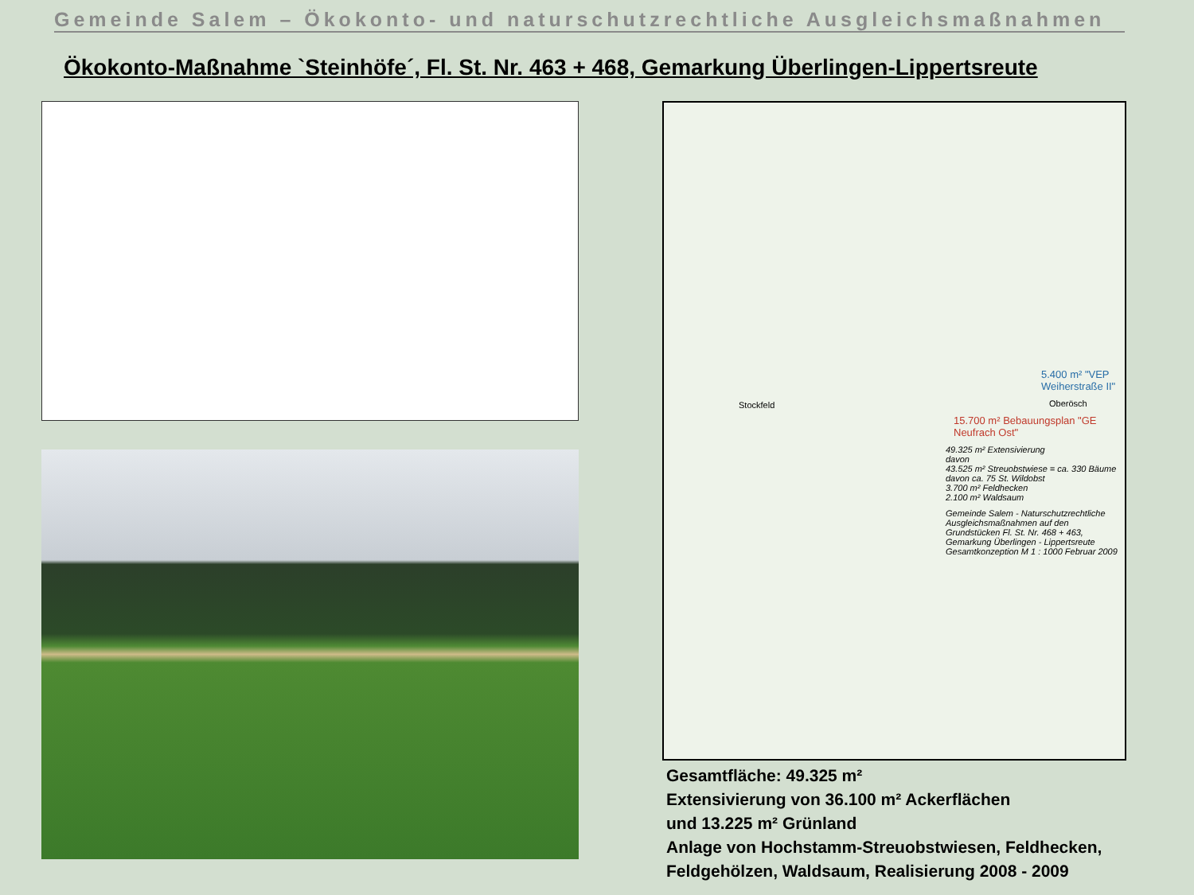Gemeinde Salem – Ökokonto- und naturschutzrechtliche Ausgleichsmaßnahmen
Ökokonto-Maßnahme `Steinhöfe´, Fl. St. Nr. 463 + 468, Gemarkung Überlingen-Lippertsreute
Stockfeld
5.400 m² "VEP Weiherstraße II"
Oberösch
15.700 m² Bebauungsplan "GE Neufrach Ost"
49.325 m² Extensivierung
davon
43.525 m² Streuobstwiese = ca. 330 Bäume
davon ca. 75 St. Wildobst
3.700 m² Feldhecken
2.100 m² Waldsaum
Gemeinde Salem - Naturschutzrechtliche Ausgleichsmaßnahmen auf den Grundstücken Fl. St. Nr. 468 + 463, Gemarkung Überlingen - Lippertsreute Gesamtkonzeption M 1 : 1000 Februar 2009
Gesamtfläche: 49.325 m²
Extensivierung von 36.100 m² Ackerflächen
und 13.225 m² Grünland
Anlage von Hochstamm-Streuobstwiesen, Feldhecken,
Feldgehölzen, Waldsaum, Realisierung 2008 - 2009